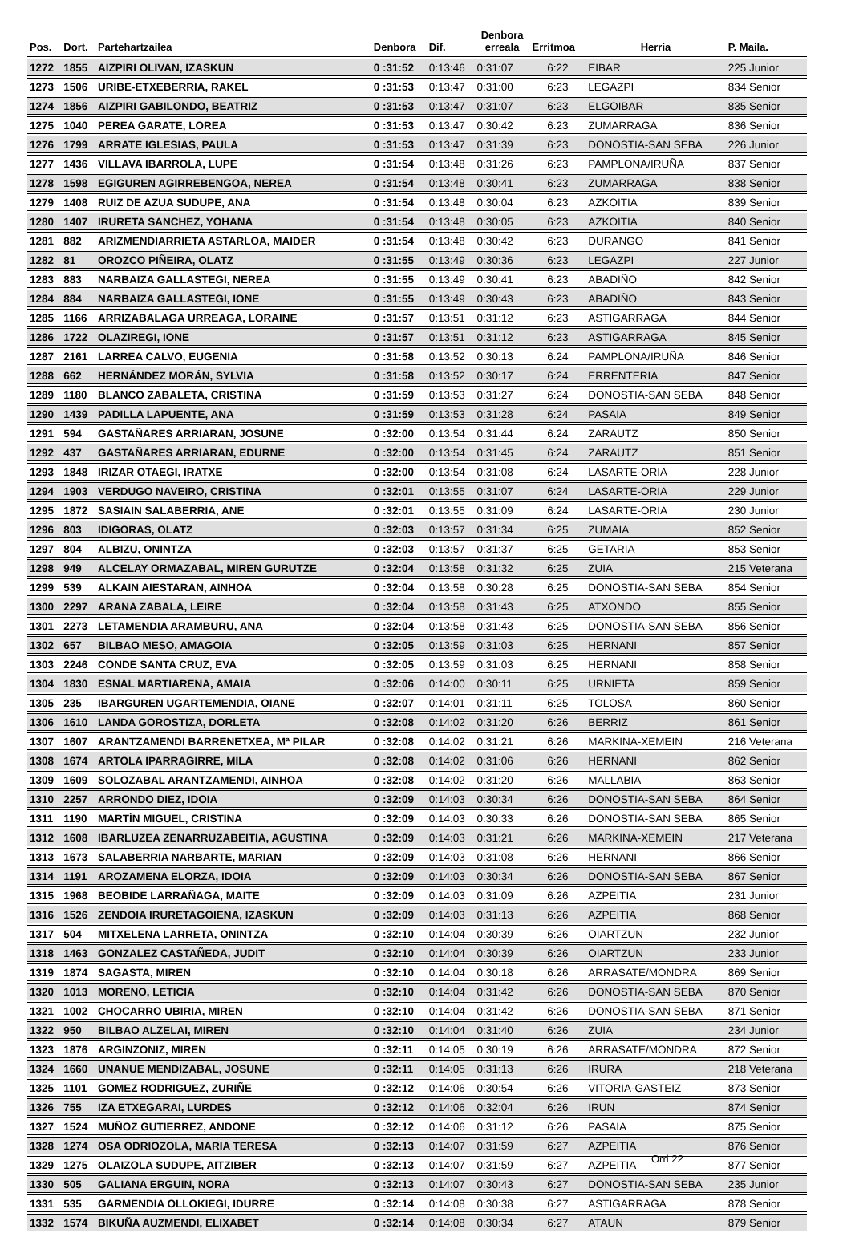| Pos. | Dort. | Partehartzailea | Denbora | Dif. | Denbora erreala | Erritmoa | Herria | P. Maila. |
| --- | --- | --- | --- | --- | --- | --- | --- | --- |
| 1272 | 1855 | AIZPIRI OLIVAN, IZASKUN | 0 :31:52 | 0:13:46 | 0:31:07 | 6:22 | EIBAR | 225 Junior |
| 1273 | 1506 | URIBE-ETXEBERRIA, RAKEL | 0 :31:53 | 0:13:47 | 0:31:00 | 6:23 | LEGAZPI | 834 Senior |
| 1274 | 1856 | AIZPIRI GABILONDO, BEATRIZ | 0 :31:53 | 0:13:47 | 0:31:07 | 6:23 | ELGOIBAR | 835 Senior |
| 1275 | 1040 | PEREA GARATE, LOREA | 0 :31:53 | 0:13:47 | 0:30:42 | 6:23 | ZUMARRAGA | 836 Senior |
| 1276 | 1799 | ARRATE IGLESIAS, PAULA | 0 :31:53 | 0:13:47 | 0:31:39 | 6:23 | DONOSTIA-SAN SEBA | 226 Junior |
| 1277 | 1436 | VILLAVA IBARROLA, LUPE | 0 :31:54 | 0:13:48 | 0:31:26 | 6:23 | PAMPLONA/IRUÑA | 837 Senior |
| 1278 | 1598 | EGIGUREN AGIRREBENGOA, NEREA | 0 :31:54 | 0:13:48 | 0:30:41 | 6:23 | ZUMARRAGA | 838 Senior |
| 1279 | 1408 | RUIZ DE AZUA SUDUPE, ANA | 0 :31:54 | 0:13:48 | 0:30:04 | 6:23 | AZKOITIA | 839 Senior |
| 1280 | 1407 | IRURETA SANCHEZ, YOHANA | 0 :31:54 | 0:13:48 | 0:30:05 | 6:23 | AZKOITIA | 840 Senior |
| 1281 | 882 | ARIZMENDIARRIETA ASTARLOA, MAIDER | 0 :31:54 | 0:13:48 | 0:30:42 | 6:23 | DURANGO | 841 Senior |
| 1282 | 81 | OROZCO PIÑEIRA, OLATZ | 0 :31:55 | 0:13:49 | 0:30:36 | 6:23 | LEGAZPI | 227 Junior |
| 1283 | 883 | NARBAIZA GALLASTEGI, NEREA | 0 :31:55 | 0:13:49 | 0:30:41 | 6:23 | ABADIÑO | 842 Senior |
| 1284 | 884 | NARBAIZA GALLASTEGI, IONE | 0 :31:55 | 0:13:49 | 0:30:43 | 6:23 | ABADIÑO | 843 Senior |
| 1285 | 1166 | ARRIZABALAGA URREAGA, LORAINE | 0 :31:57 | 0:13:51 | 0:31:12 | 6:23 | ASTIGARRAGA | 844 Senior |
| 1286 | 1722 | OLAZIREGI, IONE | 0 :31:57 | 0:13:51 | 0:31:12 | 6:23 | ASTIGARRAGA | 845 Senior |
| 1287 | 2161 | LARREA CALVO, EUGENIA | 0 :31:58 | 0:13:52 | 0:30:13 | 6:24 | PAMPLONA/IRUÑA | 846 Senior |
| 1288 | 662 | HERNÁNDEZ MORÁN, SYLVIA | 0 :31:58 | 0:13:52 | 0:30:17 | 6:24 | ERRENTERIA | 847 Senior |
| 1289 | 1180 | BLANCO ZABALETA, CRISTINA | 0 :31:59 | 0:13:53 | 0:31:27 | 6:24 | DONOSTIA-SAN SEBA | 848 Senior |
| 1290 | 1439 | PADILLA LAPUENTE, ANA | 0 :31:59 | 0:13:53 | 0:31:28 | 6:24 | PASAIA | 849 Senior |
| 1291 | 594 | GASTAÑARES ARRIARAN, JOSUNE | 0 :32:00 | 0:13:54 | 0:31:44 | 6:24 | ZARAUTZ | 850 Senior |
| 1292 | 437 | GASTAÑARES ARRIARAN, EDURNE | 0 :32:00 | 0:13:54 | 0:31:45 | 6:24 | ZARAUTZ | 851 Senior |
| 1293 | 1848 | IRIZAR OTAEGI, IRATXE | 0 :32:00 | 0:13:54 | 0:31:08 | 6:24 | LASARTE-ORIA | 228 Junior |
| 1294 | 1903 | VERDUGO NAVEIRO, CRISTINA | 0 :32:01 | 0:13:55 | 0:31:07 | 6:24 | LASARTE-ORIA | 229 Junior |
| 1295 | 1872 | SASIAIN SALABERRIA, ANE | 0 :32:01 | 0:13:55 | 0:31:09 | 6:24 | LASARTE-ORIA | 230 Junior |
| 1296 | 803 | IDIGORAS, OLATZ | 0 :32:03 | 0:13:57 | 0:31:34 | 6:25 | ZUMAIA | 852 Senior |
| 1297 | 804 | ALBIZU, ONINTZA | 0 :32:03 | 0:13:57 | 0:31:37 | 6:25 | GETARIA | 853 Senior |
| 1298 | 949 | ALCELAY ORMAZABAL, MIREN GURUTZE | 0 :32:04 | 0:13:58 | 0:31:32 | 6:25 | ZUIA | 215 Veterana |
| 1299 | 539 | ALKAIN AIESTARAN, AINHOA | 0 :32:04 | 0:13:58 | 0:30:28 | 6:25 | DONOSTIA-SAN SEBA | 854 Senior |
| 1300 | 2297 | ARANA ZABALA, LEIRE | 0 :32:04 | 0:13:58 | 0:31:43 | 6:25 | ATXONDO | 855 Senior |
| 1301 | 2273 | LETAMENDIA ARAMBURU, ANA | 0 :32:04 | 0:13:58 | 0:31:43 | 6:25 | DONOSTIA-SAN SEBA | 856 Senior |
| 1302 | 657 | BILBAO MESO, AMAGOIA | 0 :32:05 | 0:13:59 | 0:31:03 | 6:25 | HERNANI | 857 Senior |
| 1303 | 2246 | CONDE SANTA CRUZ, EVA | 0 :32:05 | 0:13:59 | 0:31:03 | 6:25 | HERNANI | 858 Senior |
| 1304 | 1830 | ESNAL MARTIARENA, AMAIA | 0 :32:06 | 0:14:00 | 0:30:11 | 6:25 | URNIETA | 859 Senior |
| 1305 | 235 | IBARGUREN UGARTEMENDIA, OIANE | 0 :32:07 | 0:14:01 | 0:31:11 | 6:25 | TOLOSA | 860 Senior |
| 1306 | 1610 | LANDA GOROSTIZA, DORLETA | 0 :32:08 | 0:14:02 | 0:31:20 | 6:26 | BERRIZ | 861 Senior |
| 1307 | 1607 | ARANTZAMENDI BARRENETXEA, Mª PILAR | 0 :32:08 | 0:14:02 | 0:31:21 | 6:26 | MARKINA-XEMEIN | 216 Veterana |
| 1308 | 1674 | ARTOLA IPARRAGIRRE, MILA | 0 :32:08 | 0:14:02 | 0:31:06 | 6:26 | HERNANI | 862 Senior |
| 1309 | 1609 | SOLOZABAL ARANTZAMENDI, AINHOA | 0 :32:08 | 0:14:02 | 0:31:20 | 6:26 | MALLABIA | 863 Senior |
| 1310 | 2257 | ARRONDO DIEZ, IDOIA | 0 :32:09 | 0:14:03 | 0:30:34 | 6:26 | DONOSTIA-SAN SEBA | 864 Senior |
| 1311 | 1190 | MARTÍN MIGUEL, CRISTINA | 0 :32:09 | 0:14:03 | 0:30:33 | 6:26 | DONOSTIA-SAN SEBA | 865 Senior |
| 1312 | 1608 | IBARLUZEA ZENARRUZABEITIA, AGUSTINA | 0 :32:09 | 0:14:03 | 0:31:21 | 6:26 | MARKINA-XEMEIN | 217 Veterana |
| 1313 | 1673 | SALABERRIA NARBARTE, MARIAN | 0 :32:09 | 0:14:03 | 0:31:08 | 6:26 | HERNANI | 866 Senior |
| 1314 | 1191 | AROZAMENA ELORZA, IDOIA | 0 :32:09 | 0:14:03 | 0:30:34 | 6:26 | DONOSTIA-SAN SEBA | 867 Senior |
| 1315 | 1968 | BEOBIDE LARRAÑAGA, MAITE | 0 :32:09 | 0:14:03 | 0:31:09 | 6:26 | AZPEITIA | 231 Junior |
| 1316 | 1526 | ZENDOIA IRURETAGOIENA, IZASKUN | 0 :32:09 | 0:14:03 | 0:31:13 | 6:26 | AZPEITIA | 868 Senior |
| 1317 | 504 | MITXELENA LARRETA, ONINTZA | 0 :32:10 | 0:14:04 | 0:30:39 | 6:26 | OIARTZUN | 232 Junior |
| 1318 | 1463 | GONZALEZ CASTAÑEDA, JUDIT | 0 :32:10 | 0:14:04 | 0:30:39 | 6:26 | OIARTZUN | 233 Junior |
| 1319 | 1874 | SAGASTA, MIREN | 0 :32:10 | 0:14:04 | 0:30:18 | 6:26 | ARRASATE/MONDRA | 869 Senior |
| 1320 | 1013 | MORENO, LETICIA | 0 :32:10 | 0:14:04 | 0:31:42 | 6:26 | DONOSTIA-SAN SEBA | 870 Senior |
| 1321 | 1002 | CHOCARRO UBIRIA, MIREN | 0 :32:10 | 0:14:04 | 0:31:42 | 6:26 | DONOSTIA-SAN SEBA | 871 Senior |
| 1322 | 950 | BILBAO ALZELAI, MIREN | 0 :32:10 | 0:14:04 | 0:31:40 | 6:26 | ZUIA | 234 Junior |
| 1323 | 1876 | ARGINZONIZ, MIREN | 0 :32:11 | 0:14:05 | 0:30:19 | 6:26 | ARRASATE/MONDRA | 872 Senior |
| 1324 | 1660 | UNANUE MENDIZABAL, JOSUNE | 0 :32:11 | 0:14:05 | 0:31:13 | 6:26 | IRURA | 218 Veterana |
| 1325 | 1101 | GOMEZ RODRIGUEZ, ZURIÑE | 0 :32:12 | 0:14:06 | 0:30:54 | 6:26 | VITORIA-GASTEIZ | 873 Senior |
| 1326 | 755 | IZA ETXEGARAI, LURDES | 0 :32:12 | 0:14:06 | 0:32:04 | 6:26 | IRUN | 874 Senior |
| 1327 | 1524 | MUÑOZ GUTIERREZ, ANDONE | 0 :32:12 | 0:14:06 | 0:31:12 | 6:26 | PASAIA | 875 Senior |
| 1328 | 1274 | OSA ODRIOZOLA, MARIA TERESA | 0 :32:13 | 0:14:07 | 0:31:59 | 6:27 | AZPEITIA | 876 Senior |
| 1329 | 1275 | OLAIZOLA SUDUPE, AITZIBER | 0 :32:13 | 0:14:07 | 0:31:59 | 6:27 | AZPEITIA | 877 Senior |
| 1330 | 505 | GALIANA ERGUIN, NORA | 0 :32:13 | 0:14:07 | 0:30:43 | 6:27 | DONOSTIA-SAN SEBA | 235 Junior |
| 1331 | 535 | GARMENDIA OLLOKIEGI, IDURRE | 0 :32:14 | 0:14:08 | 0:30:38 | 6:27 | ASTIGARRAGA | 878 Senior |
| 1332 | 1574 | BIKUÑA AUZMENDI, ELIXABET | 0 :32:14 | 0:14:08 | 0:30:34 | 6:27 | ATAUN | 879 Senior |
Orri 22